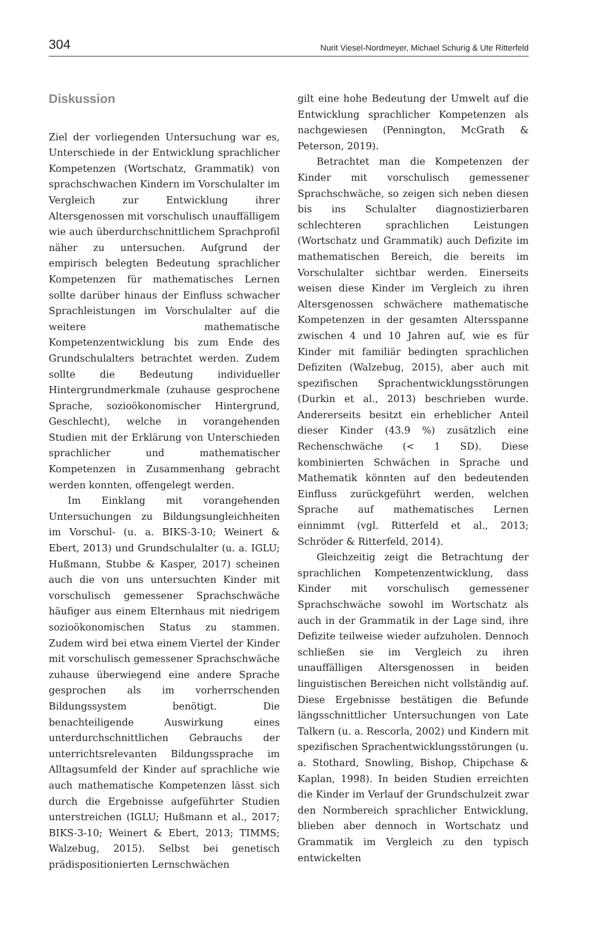304 Nurit Viesel-Nordmeyer, Michael Schurig & Ute Ritterfeld
Diskussion
Ziel der vorliegenden Untersuchung war es, Unterschiede in der Entwicklung sprachlicher Kompetenzen (Wortschatz, Grammatik) von sprachschwachen Kindern im Vorschulalter im Vergleich zur Entwicklung ihrer Altersgenossen mit vorschulisch unauffälligem wie auch überdurchschnittlichem Sprachprofil näher zu untersuchen. Aufgrund der empirisch belegten Bedeutung sprachlicher Kompetenzen für mathematisches Lernen sollte darüber hinaus der Einfluss schwacher Sprachleistungen im Vorschulalter auf die weitere mathematische Kompetenzentwicklung bis zum Ende des Grundschulalters betrachtet werden. Zudem sollte die Bedeutung individueller Hintergrundmerkmale (zuhause gesprochene Sprache, sozioökonomischer Hintergrund, Geschlecht), welche in vorangehenden Studien mit der Erklärung von Unterschieden sprachlicher und mathematischer Kompetenzen in Zusammenhang gebracht werden konnten, offengelegt werden.
Im Einklang mit vorangehenden Untersuchungen zu Bildungsungleichheiten im Vorschul- (u. a. BIKS-3-10; Weinert & Ebert, 2013) und Grundschulalter (u. a. IGLU; Hußmann, Stubbe & Kasper, 2017) scheinen auch die von uns untersuchten Kinder mit vorschulisch gemessener Sprachschwäche häufiger aus einem Elternhaus mit niedrigem sozioökonomischen Status zu stammen. Zudem wird bei etwa einem Viertel der Kinder mit vorschulisch gemessener Sprachschwäche zuhause überwiegend eine andere Sprache gesprochen als im vorherrschenden Bildungssystem benötigt. Die benachteiligende Auswirkung eines unterdurchschnittlichen Gebrauchs der unterrichtsrelevanten Bildungssprache im Alltagsumfeld der Kinder auf sprachliche wie auch mathematische Kompetenzen lässt sich durch die Ergebnisse aufgeführter Studien unterstreichen (IGLU; Hußmann et al., 2017; BIKS-3-10; Weinert & Ebert, 2013; TIMMS; Walzebug, 2015). Selbst bei genetisch prädispositionierten Lernschwächen
gilt eine hohe Bedeutung der Umwelt auf die Entwicklung sprachlicher Kompetenzen als nachgewiesen (Pennington, McGrath & Peterson, 2019).
Betrachtet man die Kompetenzen der Kinder mit vorschulisch gemessener Sprachschwäche, so zeigen sich neben diesen bis ins Schulalter diagnostizierbaren schlechteren sprachlichen Leistungen (Wortschatz und Grammatik) auch Defizite im mathematischen Bereich, die bereits im Vorschulalter sichtbar werden. Einerseits weisen diese Kinder im Vergleich zu ihren Altersgenossen schwächere mathematische Kompetenzen in der gesamten Altersspanne zwischen 4 und 10 Jahren auf, wie es für Kinder mit familiär bedingten sprachlichen Defiziten (Walzebug, 2015), aber auch mit spezifischen Sprachentwicklungsstörungen (Durkin et al., 2013) beschrieben wurde. Andererseits besitzt ein erheblicher Anteil dieser Kinder (43.9 %) zusätzlich eine Rechenschwäche (< 1 SD). Diese kombinierten Schwächen in Sprache und Mathematik könnten auf den bedeutenden Einfluss zurückgeführt werden, welchen Sprache auf mathematisches Lernen einnimmt (vgl. Ritterfeld et al., 2013; Schröder & Ritterfeld, 2014).
Gleichzeitig zeigt die Betrachtung der sprachlichen Kompetenzentwicklung, dass Kinder mit vorschulisch gemessener Sprachschwäche sowohl im Wortschatz als auch in der Grammatik in der Lage sind, ihre Defizite teilweise wieder aufzuholen. Dennoch schließen sie im Vergleich zu ihren unauffälligen Altersgenossen in beiden linguistischen Bereichen nicht vollständig auf. Diese Ergebnisse bestätigen die Befunde längsschnittlicher Untersuchungen von Late Talkern (u. a. Rescorla, 2002) und Kindern mit spezifischen Sprachentwicklungsstörungen (u. a. Stothard, Snowling, Bishop, Chipchase & Kaplan, 1998). In beiden Studien erreichten die Kinder im Verlauf der Grundschulzeit zwar den Normbereich sprachlicher Entwicklung, blieben aber dennoch in Wortschatz und Grammatik im Vergleich zu den typisch entwickelten